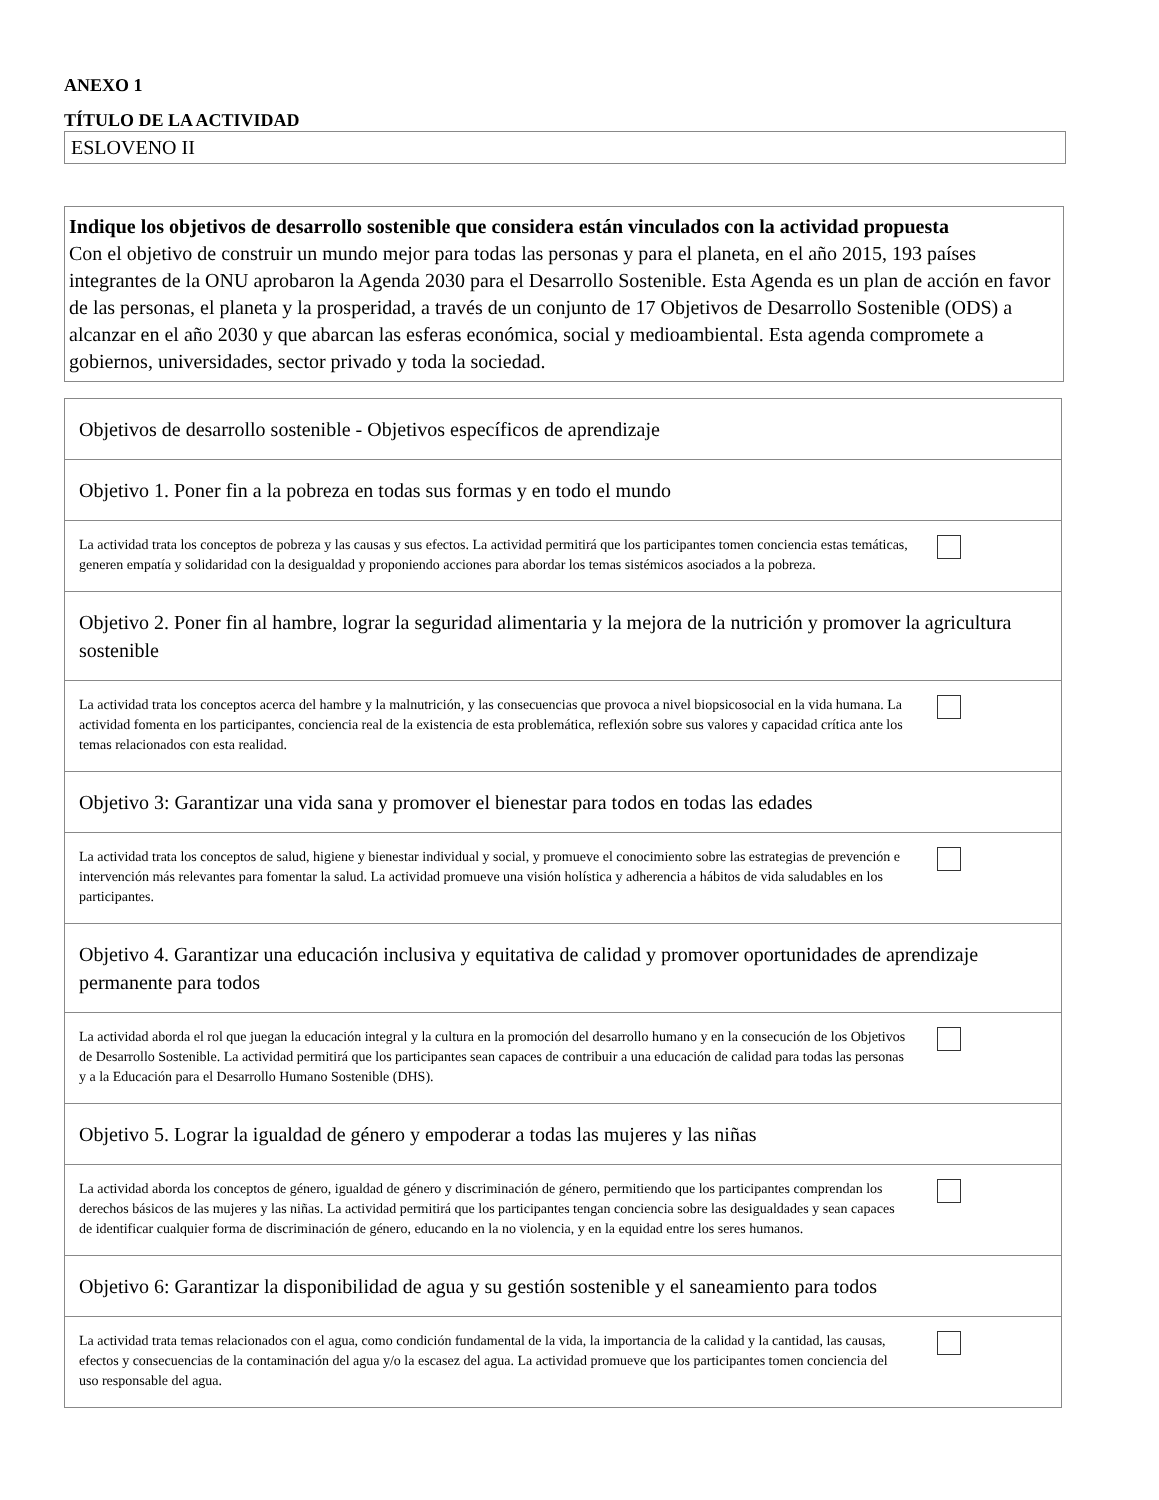ANEXO 1
TÍTULO DE LA ACTIVIDAD
ESLOVENO II
Indique los objetivos de desarrollo sostenible que considera están vinculados con la actividad propuesta
Con el objetivo de construir un mundo mejor para todas las personas y para el planeta, en el año 2015, 193 países integrantes de la ONU aprobaron la Agenda 2030 para el Desarrollo Sostenible. Esta Agenda es un plan de acción en favor de las personas, el planeta y la prosperidad, a través de un conjunto de 17 Objetivos de Desarrollo Sostenible (ODS) a alcanzar en el año 2030 y que abarcan las esferas económica, social y medioambiental. Esta agenda compromete a gobiernos, universidades, sector privado y toda la sociedad.
| Objetivos de desarrollo sostenible - Objetivos específicos de aprendizaje | |
| Objetivo 1. Poner fin a la pobreza en todas sus formas y en todo el mundo | |
| La actividad trata los conceptos de pobreza y las causas y sus efectos. La actividad permitirá que los participantes tomen conciencia estas temáticas, generen empatía y solidaridad con la desigualdad y proponiendo acciones para abordar los temas sistémicos asociados a la pobreza. | |
| Objetivo 2. Poner fin al hambre, lograr la seguridad alimentaria y la mejora de la nutrición y promover la agricultura sostenible | |
| La actividad trata los conceptos acerca del hambre y la malnutrición, y las consecuencias que provoca a nivel biopsicosocial en la vida humana. La actividad fomenta en los participantes, conciencia real de la existencia de esta problemática, reflexión sobre sus valores y capacidad crítica ante los temas relacionados con esta realidad. | |
| Objetivo 3: Garantizar una vida sana y promover el bienestar para todos en todas las edades | |
| La actividad trata los conceptos de salud, higiene y bienestar individual y social, y promueve el conocimiento sobre las estrategias de prevención e intervención más relevantes para fomentar la salud. La actividad promueve una visión holística y adherencia a hábitos de vida saludables en los participantes. | |
| Objetivo 4. Garantizar una educación inclusiva y equitativa de calidad y promover oportunidades de aprendizaje permanente para todos | |
| La actividad aborda el rol que juegan la educación integral y la cultura en la promoción del desarrollo humano y en la consecución de los Objetivos de Desarrollo Sostenible. La actividad permitirá que los participantes sean capaces de contribuir a una educación de calidad para todas las personas y a la Educación para el Desarrollo Humano Sostenible (DHS). | |
| Objetivo 5. Lograr la igualdad de género y empoderar a todas las mujeres y las niñas | |
| La actividad aborda los conceptos de género, igualdad de género y discriminación de género, permitiendo que los participantes comprendan los derechos básicos de las mujeres y las niñas. La actividad permitirá que los participantes tengan conciencia sobre las desigualdades y sean capaces de identificar cualquier forma de discriminación de género, educando en la no violencia, y en la equidad entre los seres humanos. | |
| Objetivo 6: Garantizar la disponibilidad de agua y su gestión sostenible y el saneamiento para todos | |
| La actividad trata temas relacionados con el agua, como condición fundamental de la vida, la importancia de la calidad y la cantidad, las causas, efectos y consecuencias de la contaminación del agua y/o la escasez del agua. La actividad promueve que los participantes tomen conciencia del uso responsable del agua. | |